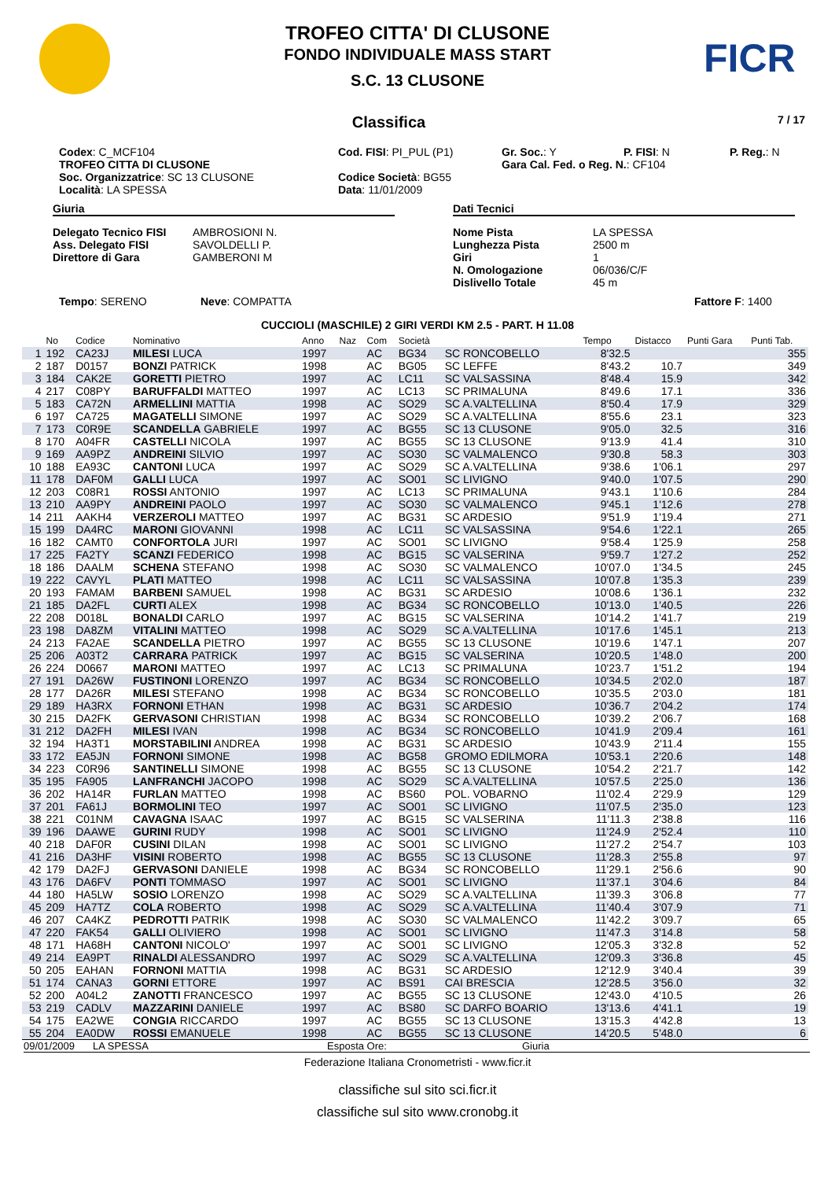FICR
TROFEO CITTA' DI CLUSONE
FONDO INDIVIDUALE MASS START
S.C. 13 CLUSONE
Classifica 7 / 17
Codex: C_MCF104
TROFEO CITTA DI CLUSONE
Soc. Organizzatrice: SC 13 CLUSONE
Località: LA SPESSA
Cod. FISI: PI_PUL (P1)
Codice Società: BG55
Data: 11/01/2009
Gr. Soc.: Y P. FISI: N
Gara Cal. Fed. o Reg. N.: CF104
P. Reg.: N
Giuria
Delegato Tecnico FISI
Ass. Delegato FISI
Direttore di Gara
AMBROSIONI N.
SAVOLDELLI P.
GAMBERONI M
Dati Tecnici
Nome Pista
Lunghezza Pista
Giri
N. Omologazione
Dislivello Totale
LA SPESSA
2500 m
1
06/036/C/F
45 m
Tempo: SERENO Neve: COMPATTA Fattore F: 1400
CUCCIOLI (MASCHILE) 2 GIRI VERDI KM 2.5 - PART. H 11.08
| | No | Codice | Nominativo | Anno | Naz | Com | Società | | Tempo | Distacco | Punti Gara | Punti Tab. |
| --- | --- | --- | --- | --- | --- | --- | --- | --- | --- | --- | --- | --- |
| 1 | 192 | CA23J | MILESI LUCA | 1997 | | AC | BG34 | SC RONCOBELLO | 8'32.5 | | | 355 |
| 2 | 187 | D0157 | BONZI PATRICK | 1998 | | AC | BG05 | SC LEFFE | 8'43.2 | 10.7 | | 349 |
| 3 | 184 | CAK2E | GORETTI PIETRO | 1997 | | AC | LC11 | SC VALSASSINA | 8'48.4 | 15.9 | | 342 |
| 4 | 217 | C08PY | BARUFFALDI MATTEO | 1997 | | AC | LC13 | SC PRIMALUNA | 8'49.6 | 17.1 | | 336 |
| 5 | 183 | CA72N | ARMELLINI MATTIA | 1998 | | AC | SO29 | SC A.VALTELLINA | 8'50.4 | 17.9 | | 329 |
| 6 | 197 | CA725 | MAGATELLI SIMONE | 1997 | | AC | SO29 | SC A.VALTELLINA | 8'55.6 | 23.1 | | 323 |
| 7 | 173 | C0R9E | SCANDELLA GABRIELE | 1997 | | AC | BG55 | SC 13 CLUSONE | 9'05.0 | 32.5 | | 316 |
| 8 | 170 | A04FR | CASTELLI NICOLA | 1997 | | AC | BG55 | SC 13 CLUSONE | 9'13.9 | 41.4 | | 310 |
| 9 | 169 | AA9PZ | ANDREINI SILVIO | 1997 | | AC | SO30 | SC VALMALENCO | 9'30.8 | 58.3 | | 303 |
| 10 | 188 | EA93C | CANTONI LUCA | 1997 | | AC | SO29 | SC A.VALTELLINA | 9'38.6 | 1'06.1 | | 297 |
| 11 | 178 | DAF0M | GALLI LUCA | 1997 | | AC | SO01 | SC LIVIGNO | 9'40.0 | 1'07.5 | | 290 |
| 12 | 203 | C08R1 | ROSSI ANTONIO | 1997 | | AC | LC13 | SC PRIMALUNA | 9'43.1 | 1'10.6 | | 284 |
| 13 | 210 | AA9PY | ANDREINI PAOLO | 1997 | | AC | SO30 | SC VALMALENCO | 9'45.1 | 1'12.6 | | 278 |
| 14 | 211 | AAKH4 | VERZEROLI MATTEO | 1997 | | AC | BG31 | SC ARDESIO | 9'51.9 | 1'19.4 | | 271 |
| 15 | 199 | DA4RC | MARONI GIOVANNI | 1998 | | AC | LC11 | SC VALSASSINA | 9'54.6 | 1'22.1 | | 265 |
| 16 | 182 | CAMT0 | CONFORTOLA JURI | 1997 | | AC | SO01 | SC LIVIGNO | 9'58.4 | 1'25.9 | | 258 |
| 17 | 225 | FA2TY | SCANZI FEDERICO | 1998 | | AC | BG15 | SC VALSERINA | 9'59.7 | 1'27.2 | | 252 |
| 18 | 186 | DAALM | SCHENA STEFANO | 1998 | | AC | SO30 | SC VALMALENCO | 10'07.0 | 1'34.5 | | 245 |
| 19 | 222 | CAVYL | PLATI MATTEO | 1998 | | AC | LC11 | SC VALSASSINA | 10'07.8 | 1'35.3 | | 239 |
| 20 | 193 | FAMAM | BARBENI SAMUEL | 1998 | | AC | BG31 | SC ARDESIO | 10'08.6 | 1'36.1 | | 232 |
| 21 | 185 | DA2FL | CURTI ALEX | 1998 | | AC | BG34 | SC RONCOBELLO | 10'13.0 | 1'40.5 | | 226 |
| 22 | 208 | D018L | BONALDI CARLO | 1997 | | AC | BG15 | SC VALSERINA | 10'14.2 | 1'41.7 | | 219 |
| 23 | 198 | DA8ZM | VITALINI MATTEO | 1998 | | AC | SO29 | SC A.VALTELLINA | 10'17.6 | 1'45.1 | | 213 |
| 24 | 213 | FA2AE | SCANDELLA PIETRO | 1997 | | AC | BG55 | SC 13 CLUSONE | 10'19.6 | 1'47.1 | | 207 |
| 25 | 206 | A03T2 | CARRARA PATRICK | 1997 | | AC | BG15 | SC VALSERINA | 10'20.5 | 1'48.0 | | 200 |
| 26 | 224 | D0667 | MARONI MATTEO | 1997 | | AC | LC13 | SC PRIMALUNA | 10'23.7 | 1'51.2 | | 194 |
| 27 | 191 | DA26W | FUSTINONI LORENZO | 1997 | | AC | BG34 | SC RONCOBELLO | 10'34.5 | 2'02.0 | | 187 |
| 28 | 177 | DA26R | MILESI STEFANO | 1998 | | AC | BG34 | SC RONCOBELLO | 10'35.5 | 2'03.0 | | 181 |
| 29 | 189 | HA3RX | FORNONI ETHAN | 1998 | | AC | BG31 | SC ARDESIO | 10'36.7 | 2'04.2 | | 174 |
| 30 | 215 | DA2FK | GERVASONI CHRISTIAN | 1998 | | AC | BG34 | SC RONCOBELLO | 10'39.2 | 2'06.7 | | 168 |
| 31 | 212 | DA2FH | MILESI IVAN | 1998 | | AC | BG34 | SC RONCOBELLO | 10'41.9 | 2'09.4 | | 161 |
| 32 | 194 | HA3T1 | MORSTABILINI ANDREA | 1998 | | AC | BG31 | SC ARDESIO | 10'43.9 | 2'11.4 | | 155 |
| 33 | 172 | EA5JN | FORNONI SIMONE | 1998 | | AC | BG58 | GROMO EDILMORA | 10'53.1 | 2'20.6 | | 148 |
| 34 | 223 | C0R96 | SANTINELLI SIMONE | 1998 | | AC | BG55 | SC 13 CLUSONE | 10'54.2 | 2'21.7 | | 142 |
| 35 | 195 | FA905 | LANFRANCHI JACOPO | 1998 | | AC | SO29 | SC A.VALTELLINA | 10'57.5 | 2'25.0 | | 136 |
| 36 | 202 | HA14R | FURLAN MATTEO | 1998 | | AC | BS60 | POL. VOBARNO | 11'02.4 | 2'29.9 | | 129 |
| 37 | 201 | FA61J | BORMOLINI TEO | 1997 | | AC | SO01 | SC LIVIGNO | 11'07.5 | 2'35.0 | | 123 |
| 38 | 221 | C01NM | CAVAGNA ISAAC | 1997 | | AC | BG15 | SC VALSERINA | 11'11.3 | 2'38.8 | | 116 |
| 39 | 196 | DAAWE | GURINI RUDY | 1998 | | AC | SO01 | SC LIVIGNO | 11'24.9 | 2'52.4 | | 110 |
| 40 | 218 | DAF0R | CUSINI DILAN | 1998 | | AC | SO01 | SC LIVIGNO | 11'27.2 | 2'54.7 | | 103 |
| 41 | 216 | DA3HF | VISINI ROBERTO | 1998 | | AC | BG55 | SC 13 CLUSONE | 11'28.3 | 2'55.8 | | 97 |
| 42 | 179 | DA2FJ | GERVASONI DANIELE | 1998 | | AC | BG34 | SC RONCOBELLO | 11'29.1 | 2'56.6 | | 90 |
| 43 | 176 | DA6FV | PONTI TOMMASO | 1997 | | AC | SO01 | SC LIVIGNO | 11'37.1 | 3'04.6 | | 84 |
| 44 | 180 | HA5LW | SOSIO LORENZO | 1998 | | AC | SO29 | SC A.VALTELLINA | 11'39.3 | 3'06.8 | | 77 |
| 45 | 209 | HA7TZ | COLA ROBERTO | 1998 | | AC | SO29 | SC A.VALTELLINA | 11'40.4 | 3'07.9 | | 71 |
| 46 | 207 | CA4KZ | PEDROTTI PATRIK | 1998 | | AC | SO30 | SC VALMALENCO | 11'42.2 | 3'09.7 | | 65 |
| 47 | 220 | FAK54 | GALLI OLIVIERO | 1998 | | AC | SO01 | SC LIVIGNO | 11'47.3 | 3'14.8 | | 58 |
| 48 | 171 | HA68H | CANTONI NICOLO' | 1997 | | AC | SO01 | SC LIVIGNO | 12'05.3 | 3'32.8 | | 52 |
| 49 | 214 | EA9PT | RINALDI ALESSANDRO | 1997 | | AC | SO29 | SC A.VALTELLINA | 12'09.3 | 3'36.8 | | 45 |
| 50 | 205 | EAHAN | FORNONI MATTIA | 1998 | | AC | BG31 | SC ARDESIO | 12'12.9 | 3'40.4 | | 39 |
| 51 | 174 | CANA3 | GORNI ETTORE | 1997 | | AC | BS91 | CAI BRESCIA | 12'28.5 | 3'56.0 | | 32 |
| 52 | 200 | A04L2 | ZANOTTI FRANCESCO | 1997 | | AC | BG55 | SC 13 CLUSONE | 12'43.0 | 4'10.5 | | 26 |
| 53 | 219 | CADLV | MAZZARINI DANIELE | 1997 | | AC | BS80 | SC DARFO BOARIO | 13'13.6 | 4'41.1 | | 19 |
| 54 | 175 | EA2WE | CONGIA RICCARDO | 1997 | | AC | BG55 | SC 13 CLUSONE | 13'15.3 | 4'42.8 | | 13 |
| 55 | 204 | EA0DW | ROSSI EMANUELE | 1998 | | AC | BG55 | SC 13 CLUSONE | 14'20.5 | 5'48.0 | | 6 |
09/01/2009 LA SPESSA Esposta Ore: Giuria
Federazione Italiana Cronometristi - www.ficr.it
classifiche sul sito sci.ficr.it
classifiche sul sito www.cronobg.it